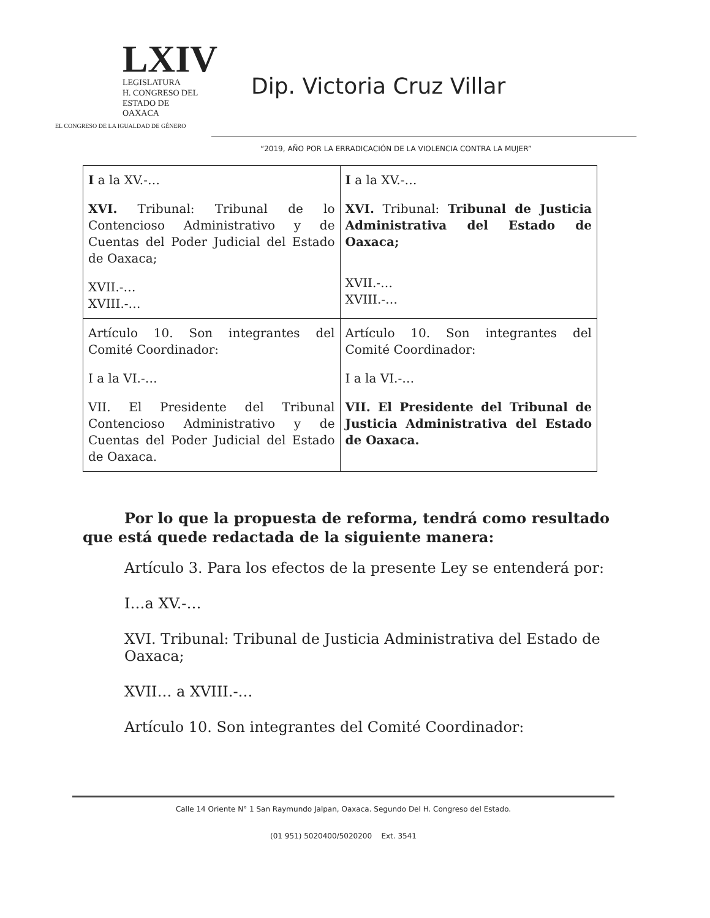LXIV
LEGISLATURA
H. CONGRESO DEL
ESTADO DE OAXACA
EL CONGRESO DE LA IGUALDAD DE GÉNERO
Dip. Victoria Cruz Villar
“2019, AÑO POR LA ERRADICACIÓN DE LA VIOLENCIA CONTRA LA MUJER”
| I a la XV.-… XVI. Tribunal: Tribunal de lo Contencioso Administrativo y de Cuentas del Poder Judicial del Estado de Oaxaca; XVII.-… XVIII.-… | I a la XV.-… XVI. Tribunal: Tribunal de Justicia Administrativa del Estado de Oaxaca; XVII.-… XVIII.-… |
| Artículo 10. Son integrantes del Comité Coordinador: I a la VI.-… VII. El Presidente del Tribunal Contencioso Administrativo y de Cuentas del Poder Judicial del Estado de Oaxaca. | Artículo 10. Son integrantes del Comité Coordinador: I a la VI.-… VII. El Presidente del Tribunal de Justicia Administrativa del Estado de Oaxaca. |
Por lo que la propuesta de reforma, tendrá como resultado que está quede redactada de la siguiente manera:
Artículo 3. Para los efectos de la presente Ley se entenderá por:
I…a XV.-…
XVI. Tribunal: Tribunal de Justicia Administrativa del Estado de Oaxaca;
XVII… a XVIII.-…
Artículo 10. Son integrantes del Comité Coordinador:
Calle 14 Oriente N° 1 San Raymundo Jalpan, Oaxaca. Segundo Del H. Congreso del Estado.
(01 951) 5020400/5020200 Ext. 3541